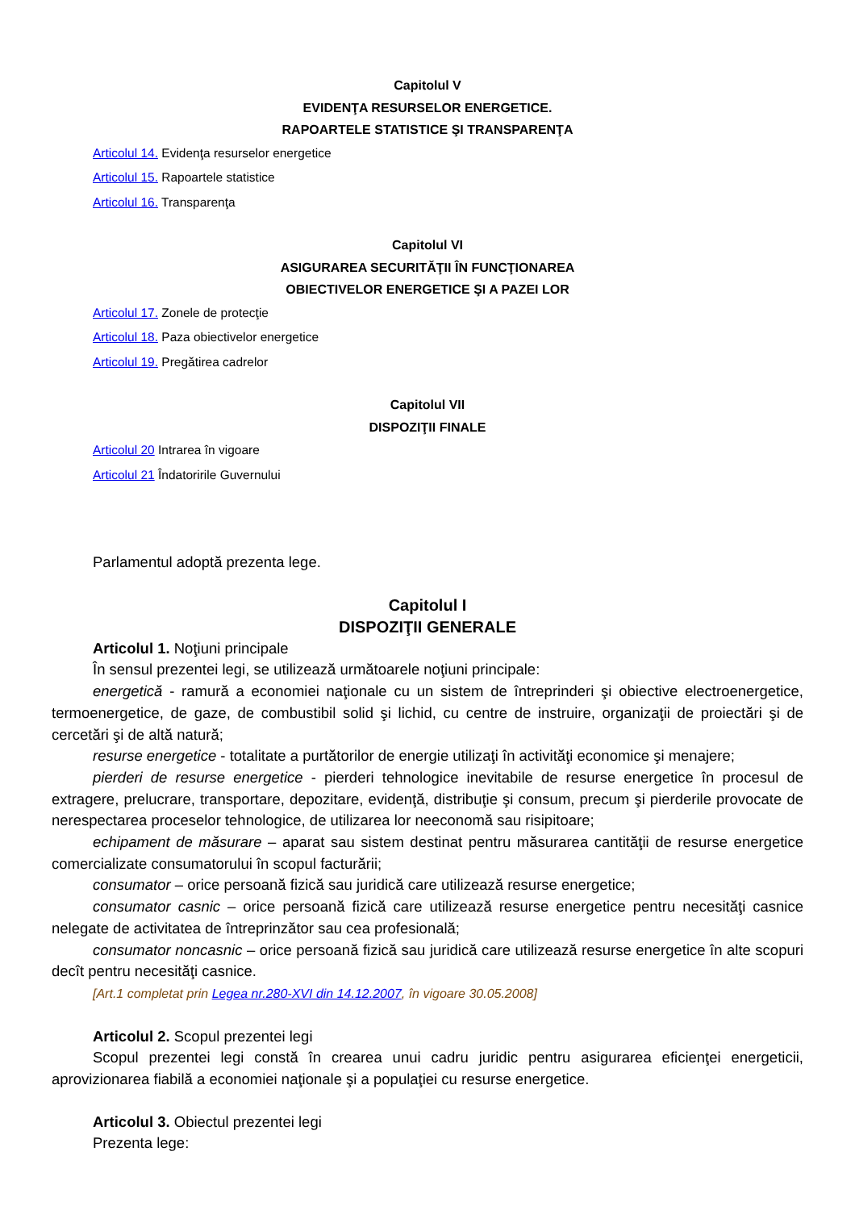Capitolul V
EVIDENŢA RESURSELOR ENERGETICE.
RAPOARTELE STATISTICE ŞI TRANSPARENŢA
Articolul 14. Evidenţa resurselor energetice
Articolul 15. Rapoartele statistice
Articolul 16. Transparenţa
Capitolul VI
ASIGURAREA SECURITĂŢII ÎN FUNCŢIONAREA
OBIECTIVELOR ENERGETICE ŞI A PAZEI LOR
Articolul 17. Zonele de protecţie
Articolul 18. Paza obiectivelor energetice
Articolul 19. Pregătirea cadrelor
Capitolul VII
DISPOZIŢII FINALE
Articolul 20 Intrarea în vigoare
Articolul 21 Îndatoririle Guvernului
Parlamentul adoptă prezenta lege.
Capitolul I
DISPOZIŢII GENERALE
Articolul 1. Noţiuni principale
În sensul prezentei legi, se utilizează următoarele noţiuni principale:
energetică - ramură a economiei naţionale cu un sistem de întreprinderi şi obiective electroenergetice, termoenergetice, de gaze, de combustibil solid şi lichid, cu centre de instruire, organizaţii de proiectări şi de cercetări şi de altă natură;
resurse energetice - totalitate a purtătorilor de energie utilizaţi în activităţi economice şi menajere;
pierderi de resurse energetice - pierderi tehnologice inevitabile de resurse energetice în procesul de extragere, prelucrare, transportare, depozitare, evidenţă, distribuţie şi consum, precum şi pierderile provocate de nerespectarea proceselor tehnologice, de utilizarea lor neeconomă sau risipitoare;
echipament de măsurare – aparat sau sistem destinat pentru măsurarea cantităţii de resurse energetice comercializate consumatorului în scopul facturării;
consumator – orice persoană fizică sau juridică care utilizează resurse energetice;
consumator casnic – orice persoană fizică care utilizează resurse energetice pentru necesităţi casnice nelegate de activitatea de întreprinzător sau cea profesională;
consumator noncasnic – orice persoană fizică sau juridică care utilizează resurse energetice în alte scopuri decît pentru necesităţi casnice.
[Art.1 completat prin Legea nr.280-XVI din 14.12.2007, în vigoare 30.05.2008]
Articolul 2. Scopul prezentei legi
Scopul prezentei legi constă în crearea unui cadru juridic pentru asigurarea eficienţei energeticii, aprovizionarea fiabilă a economiei naţionale şi a populaţiei cu resurse energetice.
Articolul 3. Obiectul prezentei legi
Prezenta lege: